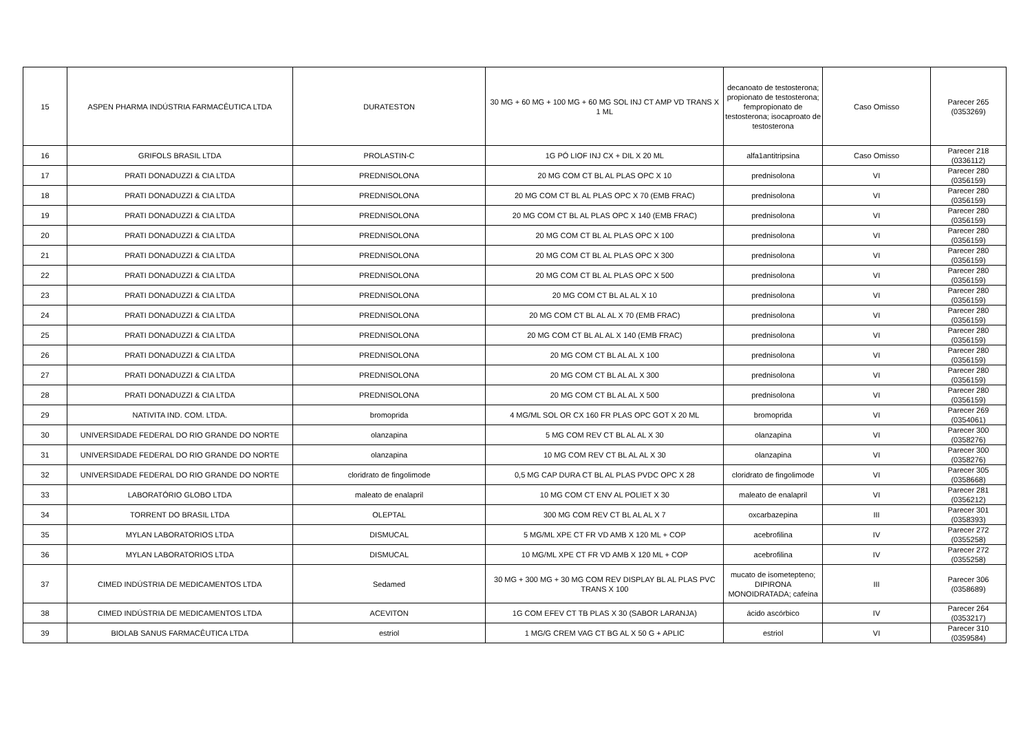| 15 | ASPEN PHARMA INDÚSTRIA FARMACÊUTICA LTDA | DURATESTON | 30 MG + 60 MG + 100 MG + 60 MG SOL INJ CT AMP VD TRANS X 1 ML | decanoato de testosterona; propionato de testosterona; fempropionato de testosterona; isocaproato de testosterona | Caso Omisso | Parecer 265 (0353269) |
| 16 | GRIFOLS BRASIL LTDA | PROLASTIN-C | 1G PÓ LIOF INJ CX + DIL X 20 ML | alfa1antitripsina | Caso Omisso | Parecer 218 (0336112) |
| 17 | PRATI DONADUZZI & CIA LTDA | PREDNISOLONA | 20 MG COM CT BL AL PLAS OPC X 10 | prednisolona | VI | Parecer 280 (0356159) |
| 18 | PRATI DONADUZZI & CIA LTDA | PREDNISOLONA | 20 MG COM CT BL AL PLAS OPC X 70 (EMB FRAC) | prednisolona | VI | Parecer 280 (0356159) |
| 19 | PRATI DONADUZZI & CIA LTDA | PREDNISOLONA | 20 MG COM CT BL AL PLAS OPC X 140 (EMB FRAC) | prednisolona | VI | Parecer 280 (0356159) |
| 20 | PRATI DONADUZZI & CIA LTDA | PREDNISOLONA | 20 MG COM CT BL AL PLAS OPC X 100 | prednisolona | VI | Parecer 280 (0356159) |
| 21 | PRATI DONADUZZI & CIA LTDA | PREDNISOLONA | 20 MG COM CT BL AL PLAS OPC X 300 | prednisolona | VI | Parecer 280 (0356159) |
| 22 | PRATI DONADUZZI & CIA LTDA | PREDNISOLONA | 20 MG COM CT BL AL PLAS OPC X 500 | prednisolona | VI | Parecer 280 (0356159) |
| 23 | PRATI DONADUZZI & CIA LTDA | PREDNISOLONA | 20 MG COM CT BL AL AL X 10 | prednisolona | VI | Parecer 280 (0356159) |
| 24 | PRATI DONADUZZI & CIA LTDA | PREDNISOLONA | 20 MG COM CT BL AL AL X 70 (EMB FRAC) | prednisolona | VI | Parecer 280 (0356159) |
| 25 | PRATI DONADUZZI & CIA LTDA | PREDNISOLONA | 20 MG COM CT BL AL AL X 140 (EMB FRAC) | prednisolona | VI | Parecer 280 (0356159) |
| 26 | PRATI DONADUZZI & CIA LTDA | PREDNISOLONA | 20 MG COM CT BL AL AL X 100 | prednisolona | VI | Parecer 280 (0356159) |
| 27 | PRATI DONADUZZI & CIA LTDA | PREDNISOLONA | 20 MG COM CT BL AL AL X 300 | prednisolona | VI | Parecer 280 (0356159) |
| 28 | PRATI DONADUZZI & CIA LTDA | PREDNISOLONA | 20 MG COM CT BL AL AL X 500 | prednisolona | VI | Parecer 280 (0356159) |
| 29 | NATIVITA IND. COM. LTDA. | bromoprida | 4 MG/ML SOL OR CX 160 FR PLAS OPC GOT X 20 ML | bromoprida | VI | Parecer 269 (0354061) |
| 30 | UNIVERSIDADE FEDERAL DO RIO GRANDE DO NORTE | olanzapina | 5 MG COM REV CT BL AL AL X 30 | olanzapina | VI | Parecer 300 (0358276) |
| 31 | UNIVERSIDADE FEDERAL DO RIO GRANDE DO NORTE | olanzapina | 10 MG COM REV CT BL AL AL X 30 | olanzapina | VI | Parecer 300 (0358276) |
| 32 | UNIVERSIDADE FEDERAL DO RIO GRANDE DO NORTE | cloridrato de fingolimode | 0,5 MG CAP DURA CT BL AL PLAS PVDC OPC X 28 | cloridrato de fingolimode | VI | Parecer 305 (0358668) |
| 33 | LABORATÓRIO GLOBO LTDA | maleato de enalapril | 10 MG COM CT ENV AL POLIET X 30 | maleato de enalapril | VI | Parecer 281 (0356212) |
| 34 | TORRENT DO BRASIL LTDA | OLEPTAL | 300 MG COM REV CT BL AL AL X 7 | oxcarbazepina | III | Parecer 301 (0358393) |
| 35 | MYLAN LABORATORIOS LTDA | DISMUCAL | 5 MG/ML XPE CT FR VD AMB X 120 ML + COP | acebrofilina | IV | Parecer 272 (0355258) |
| 36 | MYLAN LABORATORIOS LTDA | DISMUCAL | 10 MG/ML XPE CT FR VD AMB X 120 ML + COP | acebrofilina | IV | Parecer 272 (0355258) |
| 37 | CIMED INDÚSTRIA DE MEDICAMENTOS LTDA | Sedamed | 30 MG + 300 MG + 30 MG COM REV DISPLAY BL AL PLAS PVC TRANS X 100 | mucato de isometepteno; DIPIRONA MONOIDRATADA; cafeína | III | Parecer 306 (0358689) |
| 38 | CIMED INDÚSTRIA DE MEDICAMENTOS LTDA | ACEVITON | 1G COM EFEV CT TB PLAS X 30 (SABOR LARANJA) | ácido ascórbico | IV | Parecer 264 (0353217) |
| 39 | BIOLAB SANUS FARMACÊUTICA LTDA | estriol | 1 MG/G CREM VAG CT BG AL X 50 G + APLIC | estriol | VI | Parecer 310 (0359584) |